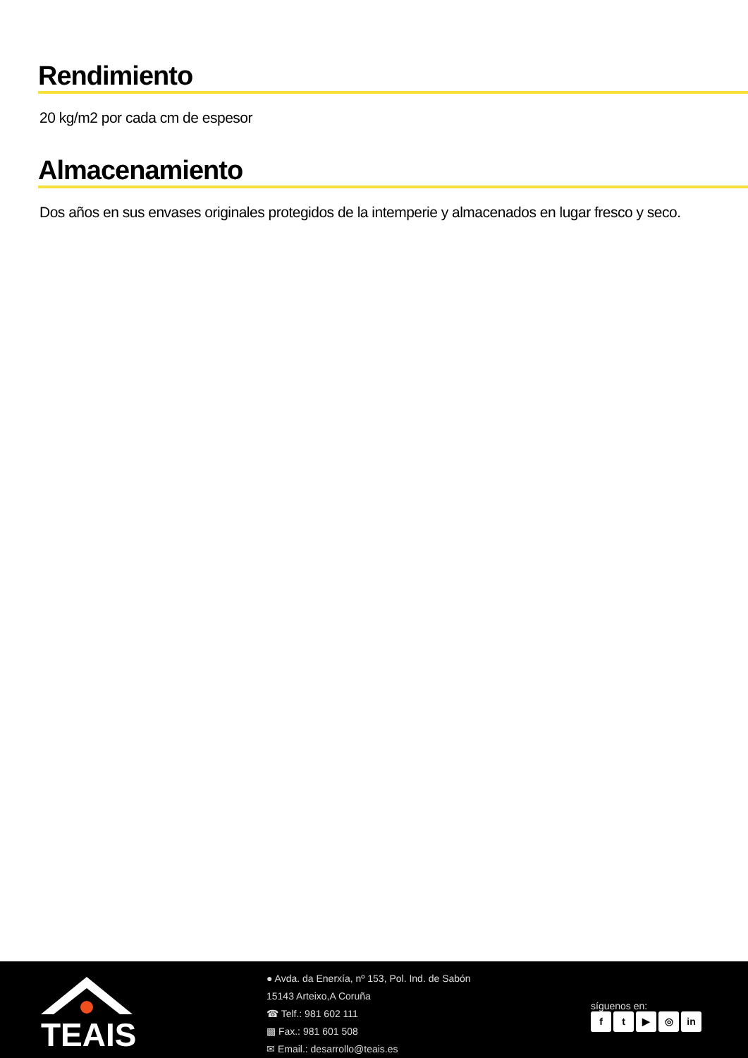Rendimiento
20 kg/m2 por cada cm de espesor
Almacenamiento
Dos años en sus envases originales protegidos de la intemperie y almacenados en lugar fresco y seco.
TEAIS
● Avda. da Enerxía, nº 153, Pol. Ind. de Sabón
15143 Arteixo,A Coruña
☎ Telf.: 981 602 111
▩ Fax.: 981 601 508
✉ Email.: desarrollo@teais.es
síguenos en:
ft ▶ ◎ in